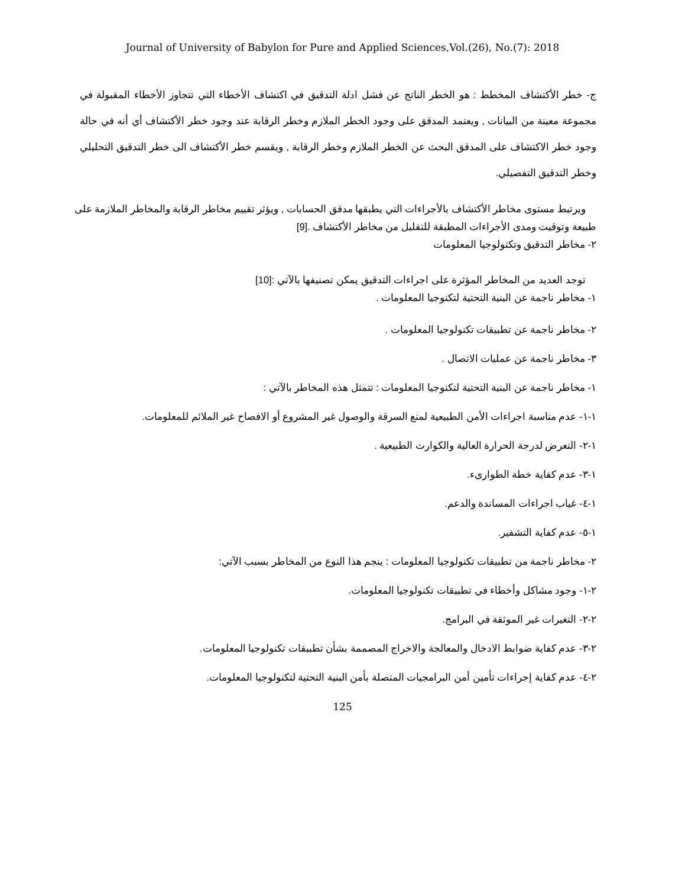Journal of University of Babylon for Pure and Applied Sciences,Vol.(26), No.(7): 2018
ج- خطر الأكتشاف المخطط : هو الخطر الناتج عن فشل ادلة التدقيق في اكتشاف الأخطاء التي تتجاوز الأخطاء المقبولة في مجموعة معينة من البيانات , ويعتمد المدقق على وجود الخطر الملازم وخطر الرقابة عند وجود خطر الأكتشاف أي أنه في حالة وجود خطر الاكتشاف على المدقق البحث عن الخطر الملازم وخطر الرقابة , ويقسم خطر الأكتشاف الى خطر التدقيق التحليلي وخطر التدقيق التفصيلي.
ويرتبط مستوى مخاطر الأكتشاف بالأجراءات التي يطبقها مدقق الحسابات , ويؤثر تقييم مخاطر الرقابة والمخاطر الملازمة على طبيعة وتوقيت ومدى الأجراءات المطبقة للتقليل من مخاطر الأكتشاف .[9]
٢- مخاطر التدقيق وتكنولوجيا المعلومات
توجد العديد من المخاطر المؤثرة على اجراءات التدقيق يمكن تصنيفها بالآتي :[10]
١- مخاطر ناجمة عن البنية التحتية لتكنوجيا المعلومات .
٢- مخاطر ناجمة عن تطبيقات تكنولوجيا المعلومات .
٣- مخاطر ناجمة عن عمليات الاتصال .
١- مخاطر ناجمة عن البنية التحتية لتكنوجيا المعلومات : تتمثل هذه المخاطر بالآتي :
١-١- عدم مناسبة اجراءات الأمن الطبيعية لمنع السرقة والوصول غير المشروع أو الافصاح غير الملائم للمعلومات.
١-٢- التعرض لدرجة الحرارة العالية والكوارث الطبيعية .
١-٣- عدم كفاية خطة الطوارىء.
١-٤- غياب اجراءات المساندة والدعم.
١-٥- عدم كفاية التشفير.
٢- مخاطر ناجمة من تطبيقات تكنولوجيا المعلومات : ينجم هذا النوع من المخاطر بسبب الآتي:
٢-١- وجود مشاكل وأخطاء في تطبيقات تكنولوجيا المعلومات.
٢-٢- التغيرات غير الموثقة في البرامج.
٢-٣- عدم كفاية ضوابط الادخال والمعالجة والاخراج المصممة بشأن تطبيقات تكنولوجيا المعلومات.
٢-٤- عدم كفاية إجراءات تأمين أمن البرامجيات المتصلة بأمن البنية التحتية لتكنولوجيا المعلومات.
125